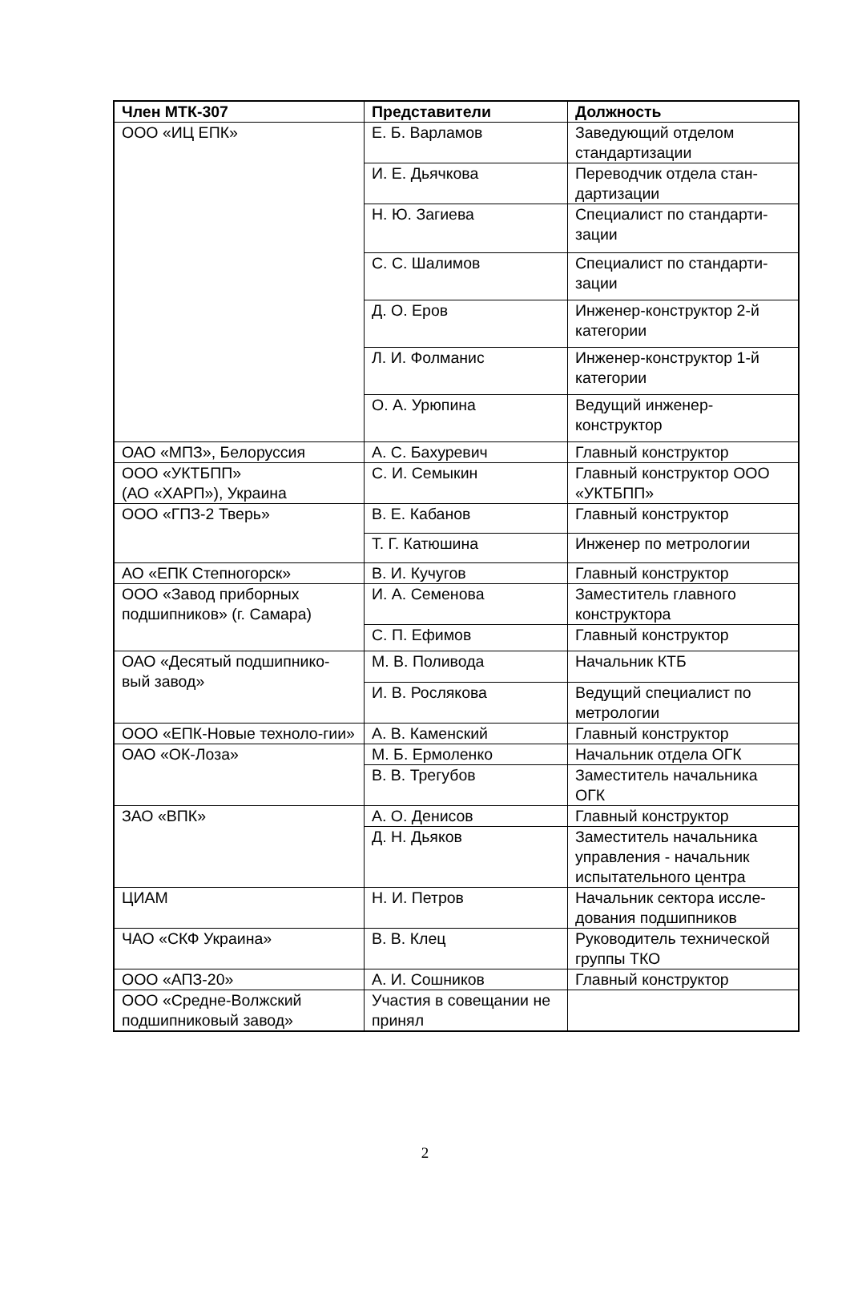| Член МТК-307 | Представители | Должность |
| --- | --- | --- |
| ООО «ИЦ ЕПК» | Е. Б. Варламов | Заведующий отделом стандартизации |
| | И. Е. Дьячкова | Переводчик отдела стан-дартизации |
| | Н. Ю. Загиева | Специалист по стандарти-зации |
| | С. С. Шалимов | Специалист по стандарти-зации |
| | Д. О. Еров | Инженер-конструктор 2-й категории |
| | Л. И. Фолманис | Инженер-конструктор 1-й категории |
| | О. А. Урюпина | Ведущий инженер-конструктор |
| ОАО «МПЗ», Белоруссия | А. С. Бахуревич | Главный конструктор |
| ООО «УКТБПП» (АО «ХАРП»), Украина | С. И. Семыкин | Главный конструктор ООО «УКТБПП» |
| ООО «ГПЗ-2 Тверь» | В. Е. Кабанов | Главный конструктор |
| | Т. Г. Катюшина | Инженер по метрологии |
| АО «ЕПК Степногорск» | В. И. Кучугов | Главный конструктор |
| ООО «Завод приборных подшипников» (г. Самара) | И. А. Семенова | Заместитель главного конструктора |
| | С. П. Ефимов | Главный конструктор |
| ОАО «Десятый подшипнико-вый завод» | М. В. Поливода | Начальник КТБ |
| | И. В. Рослякова | Ведущий специалист по метрологии |
| ООО «ЕПК-Новые техноло-гии» | А. В. Каменский | Главный конструктор |
| ОАО «ОК-Лоза» | М. Б. Ермоленко | Начальник отдела ОГК |
| | В. В. Трегубов | Заместитель начальника ОГК |
| ЗАО «ВПК» | А. О. Денисов | Главный конструктор |
| | Д. Н. Дьяков | Заместитель начальника управления - начальник испытательного центра |
| ЦИАМ | Н. И. Петров | Начальник сектора иссле-дования подшипников |
| ЧАО «СКФ Украина» | В. В. Клец | Руководитель технической группы ТКО |
| ООО «АПЗ-20» | А. И. Сошников | Главный конструктор |
| ООО «Средне-Волжский подшипниковый завод» | Участия в совещании не принял | |
2